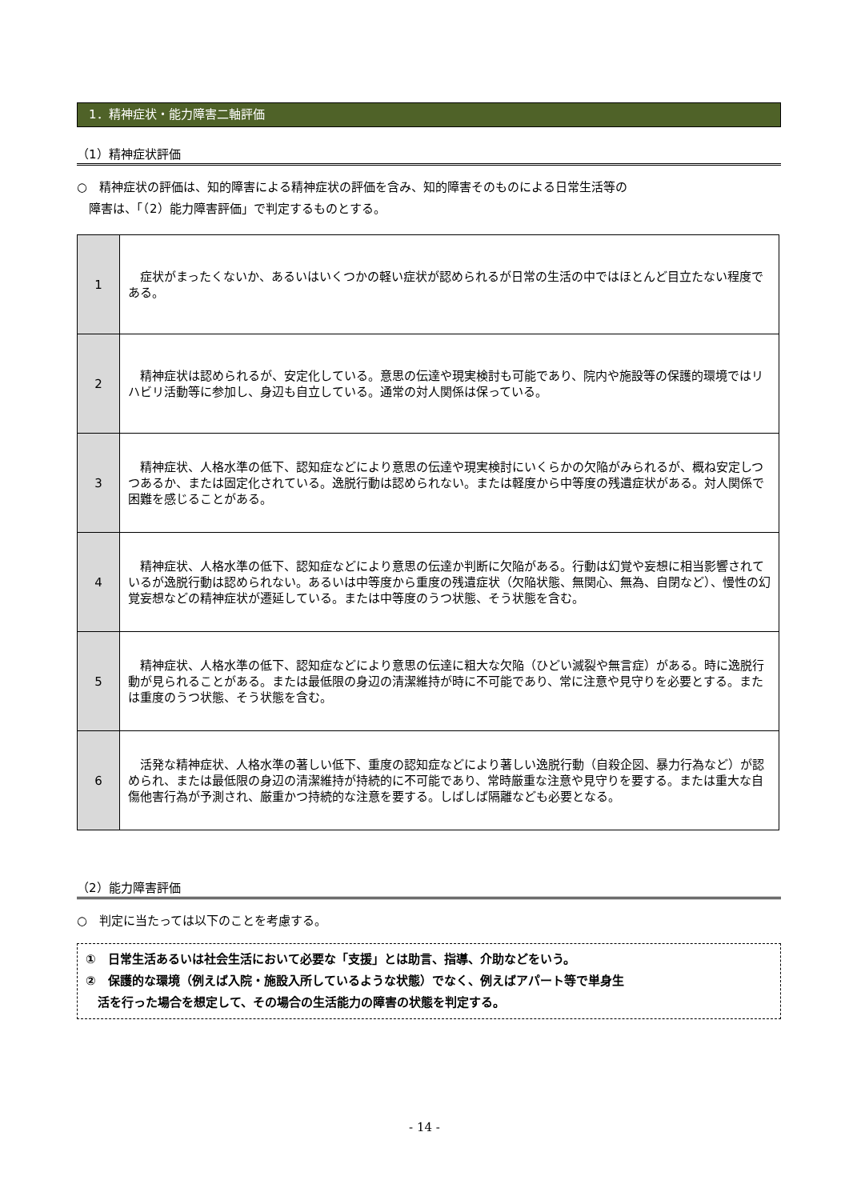1．精神症状・能力障害二軸評価
（1）精神症状評価
○　精神症状の評価は、知的障害による精神症状の評価を含み、知的障害そのものによる日常生活等の
　障害は、「（2）能力障害評価」で判定するものとする。
| 1 | 症状がまったくないか、あるいはいくつかの軽い症状が認められるが日常の生活の中ではほとんど目立たない程度である。 |
| 2 | 精神症状は認められるが、安定化している。意思の伝達や現実検討も可能であり、院内や施設等の保護的環境ではリハビリ活動等に参加し、身辺も自立している。通常の対人関係は保っている。 |
| 3 | 精神症状、人格水準の低下、認知症などにより意思の伝達や現実検討にいくらかの欠陥がみられるが、概ね安定しつつあるか、または固定化されている。逸脱行動は認められない。または軽度から中等度の残遺症状がある。対人関係で困難を感じることがある。 |
| 4 | 精神症状、人格水準の低下、認知症などにより意思の伝達か判断に欠陥がある。行動は幻覚や妄想に相当影響されているが逸脱行動は認められない。あるいは中等度から重度の残遺症状（欠陥状態、無関心、無為、自閉など）、慢性の幻覚妄想などの精神症状が遷延している。または中等度のうつ状態、そう状態を含む。 |
| 5 | 精神症状、人格水準の低下、認知症などにより意思の伝達に粗大な欠陥（ひどい滅裂や無言症）がある。時に逸脱行動が見られることがある。または最低限の身辺の清潔維持が時に不可能であり、常に注意や見守りを必要とする。または重度のうつ状態、そう状態を含む。 |
| 6 | 活発な精神症状、人格水準の著しい低下、重度の認知症などにより著しい逸脱行動（自殺企図、暴力行為など）が認められ、または最低限の身辺の清潔維持が持続的に不可能であり、常時厳重な注意や見守りを要する。または重大な自傷他害行為が予測され、厳重かつ持続的な注意を要する。しばしば隔離なども必要となる。 |
（2）能力障害評価
○　判定に当たっては以下のことを考慮する。
①　日常生活あるいは社会生活において必要な「支援」とは助言、指導、介助などをいう。
②　保護的な環境（例えば入院・施設入所しているような状態）でなく、例えばアパート等で単身生
　活を行った場合を想定して、その場合の生活能力の障害の状態を判定する。
- 14 -